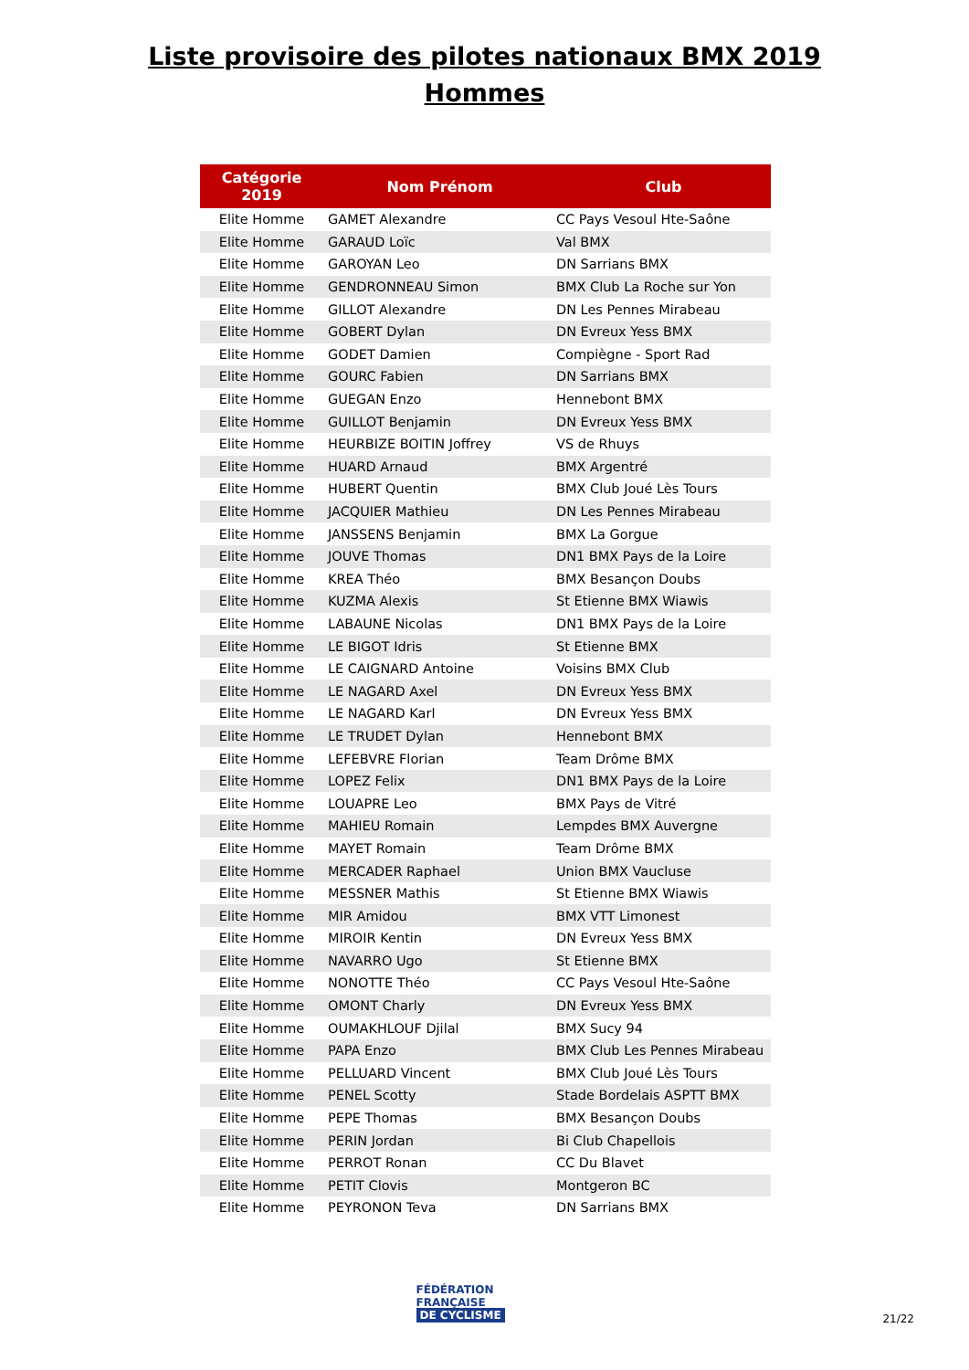Liste provisoire des pilotes nationaux BMX 2019
Hommes
| Catégorie 2019 | Nom Prénom | Club |
| --- | --- | --- |
| Elite Homme | GAMET Alexandre | CC Pays Vesoul Hte-Saône |
| Elite Homme | GARAUD Loïc | Val BMX |
| Elite Homme | GAROYAN Leo | DN Sarrians BMX |
| Elite Homme | GENDRONNEAU Simon | BMX Club La Roche sur Yon |
| Elite Homme | GILLOT Alexandre | DN Les Pennes Mirabeau |
| Elite Homme | GOBERT Dylan | DN Evreux Yess BMX |
| Elite Homme | GODET Damien | Compiègne - Sport Rad |
| Elite Homme | GOURC Fabien | DN Sarrians BMX |
| Elite Homme | GUEGAN Enzo | Hennebont BMX |
| Elite Homme | GUILLOT Benjamin | DN Evreux Yess BMX |
| Elite Homme | HEURBIZE BOITIN Joffrey | VS de Rhuys |
| Elite Homme | HUARD Arnaud | BMX Argentré |
| Elite Homme | HUBERT Quentin | BMX Club Joué Lès Tours |
| Elite Homme | JACQUIER Mathieu | DN Les Pennes Mirabeau |
| Elite Homme | JANSSENS Benjamin | BMX La Gorgue |
| Elite Homme | JOUVE Thomas | DN1 BMX Pays de la Loire |
| Elite Homme | KREA Théo | BMX Besançon Doubs |
| Elite Homme | KUZMA Alexis | St Etienne BMX Wiawis |
| Elite Homme | LABAUNE Nicolas | DN1 BMX Pays de la Loire |
| Elite Homme | LE BIGOT Idris | St Etienne BMX |
| Elite Homme | LE CAIGNARD Antoine | Voisins BMX Club |
| Elite Homme | LE NAGARD Axel | DN Evreux Yess BMX |
| Elite Homme | LE NAGARD Karl | DN Evreux Yess BMX |
| Elite Homme | LE TRUDET Dylan | Hennebont BMX |
| Elite Homme | LEFEBVRE Florian | Team Drôme BMX |
| Elite Homme | LOPEZ Felix | DN1 BMX Pays de la Loire |
| Elite Homme | LOUAPRE Leo | BMX Pays de Vitré |
| Elite Homme | MAHIEU Romain | Lempdes BMX Auvergne |
| Elite Homme | MAYET Romain | Team Drôme BMX |
| Elite Homme | MERCADER Raphael | Union BMX Vaucluse |
| Elite Homme | MESSNER Mathis | St Etienne BMX Wiawis |
| Elite Homme | MIR Amidou | BMX VTT Limonest |
| Elite Homme | MIROIR Kentin | DN Evreux Yess BMX |
| Elite Homme | NAVARRO Ugo | St Etienne BMX |
| Elite Homme | NONOTTE Théo | CC Pays Vesoul Hte-Saône |
| Elite Homme | OMONT Charly | DN Evreux Yess BMX |
| Elite Homme | OUMAKHLOUF Djilal | BMX Sucy 94 |
| Elite Homme | PAPA Enzo | BMX Club Les Pennes Mirabeau |
| Elite Homme | PELLUARD Vincent | BMX Club Joué Lès Tours |
| Elite Homme | PENEL Scotty | Stade Bordelais ASPTT BMX |
| Elite Homme | PEPE Thomas | BMX Besançon Doubs |
| Elite Homme | PERIN Jordan | Bi Club Chapellois |
| Elite Homme | PERROT Ronan | CC Du Blavet |
| Elite Homme | PETIT Clovis | Montgeron BC |
| Elite Homme | PEYRONON Teva | DN Sarrians BMX |
FÉDÉRATION
FRANÇAISE
DE CYCLISME
21/22